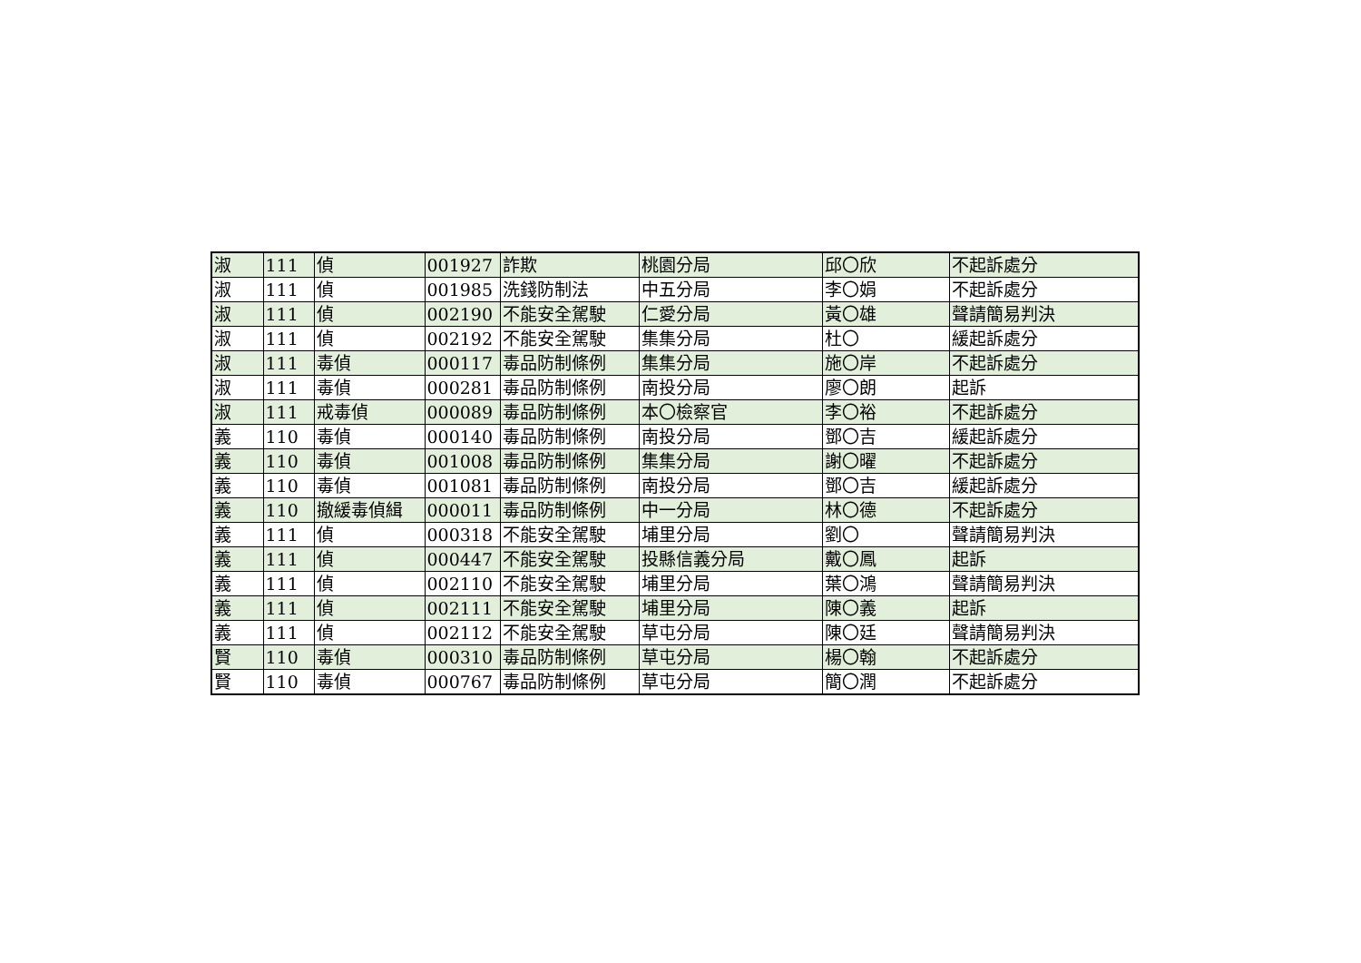| 淑 | 111 | 偵 | 001927 | 詐欺 | 桃園分局 | 邱〇欣 | 不起訴處分 |
| 淑 | 111 | 偵 | 001985 | 洗錢防制法 | 中五分局 | 李〇娟 | 不起訴處分 |
| 淑 | 111 | 偵 | 002190 | 不能安全駕駛 | 仁愛分局 | 黃〇雄 | 聲請簡易判決 |
| 淑 | 111 | 偵 | 002192 | 不能安全駕駛 | 集集分局 | 杜〇 | 緩起訴處分 |
| 淑 | 111 | 毒偵 | 000117 | 毒品防制條例 | 集集分局 | 施〇岸 | 不起訴處分 |
| 淑 | 111 | 毒偵 | 000281 | 毒品防制條例 | 南投分局 | 廖〇朗 | 起訴 |
| 淑 | 111 | 戒毒偵 | 000089 | 毒品防制條例 | 本〇檢察官 | 李〇裕 | 不起訴處分 |
| 義 | 110 | 毒偵 | 000140 | 毒品防制條例 | 南投分局 | 鄧〇吉 | 緩起訴處分 |
| 義 | 110 | 毒偵 | 001008 | 毒品防制條例 | 集集分局 | 謝〇曜 | 不起訴處分 |
| 義 | 110 | 毒偵 | 001081 | 毒品防制條例 | 南投分局 | 鄧〇吉 | 緩起訴處分 |
| 義 | 110 | 撤緩毒偵緝 | 000011 | 毒品防制條例 | 中一分局 | 林〇德 | 不起訴處分 |
| 義 | 111 | 偵 | 000318 | 不能安全駕駛 | 埔里分局 | 劉〇 | 聲請簡易判決 |
| 義 | 111 | 偵 | 000447 | 不能安全駕駛 | 投縣信義分局 | 戴〇鳳 | 起訴 |
| 義 | 111 | 偵 | 002110 | 不能安全駕駛 | 埔里分局 | 葉〇鴻 | 聲請簡易判決 |
| 義 | 111 | 偵 | 002111 | 不能安全駕駛 | 埔里分局 | 陳〇義 | 起訴 |
| 義 | 111 | 偵 | 002112 | 不能安全駕駛 | 草屯分局 | 陳〇廷 | 聲請簡易判決 |
| 賢 | 110 | 毒偵 | 000310 | 毒品防制條例 | 草屯分局 | 楊〇翰 | 不起訴處分 |
| 賢 | 110 | 毒偵 | 000767 | 毒品防制條例 | 草屯分局 | 簡〇潤 | 不起訴處分 |